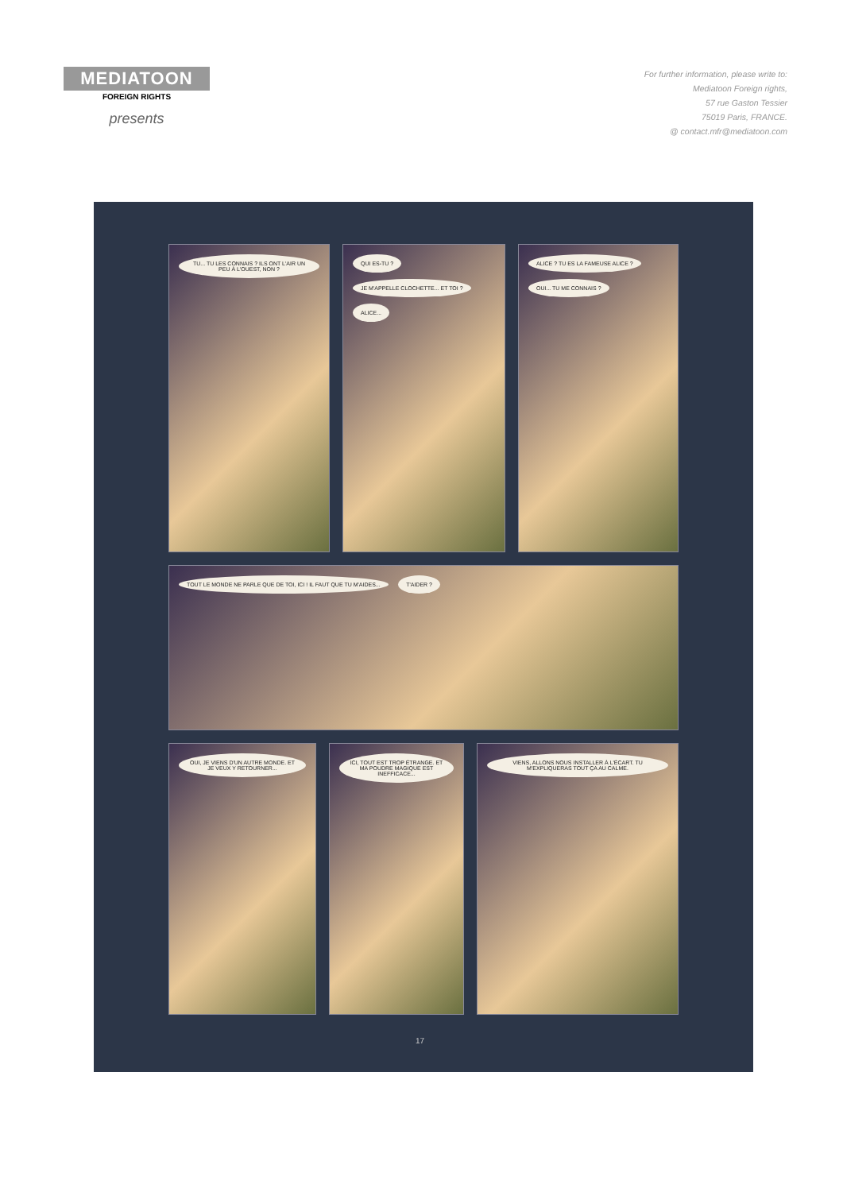MEDIATOON
FOREIGN RIGHTS
presents
For further information, please write to:
Mediatoon Foreign rights,
57 rue Gaston Tessier
75019 Paris, FRANCE.
@ contact.mfr@mediatoon.com
TU... TU LES CONNAIS ? ILS ONT L'AIR UN PEU À L'OUEST, NON ?
QUI ES-TU ?
JE M'APPELLE CLOCHETTE... ET TOI ?
ALICE...
ALICE ? TU ES LA FAMEUSE ALICE ?
OUI... TU ME CONNAIS ?
TOUT LE MONDE NE PARLE QUE DE TOI, ICI ! IL FAUT QUE TU M'AIDES... T'AIDER ?
OUI, JE VIENS D'UN AUTRE MONDE. ET JE VEUX Y RETOURNER...
ICI, TOUT EST TROP ÉTRANGE. ET MA POUDRE MAGIQUE EST INEFFICACE...
VIENS, ALLONS NOUS INSTALLER À L'ÉCART. TU M'EXPLIQUERAS TOUT ÇA AU CALME.
17